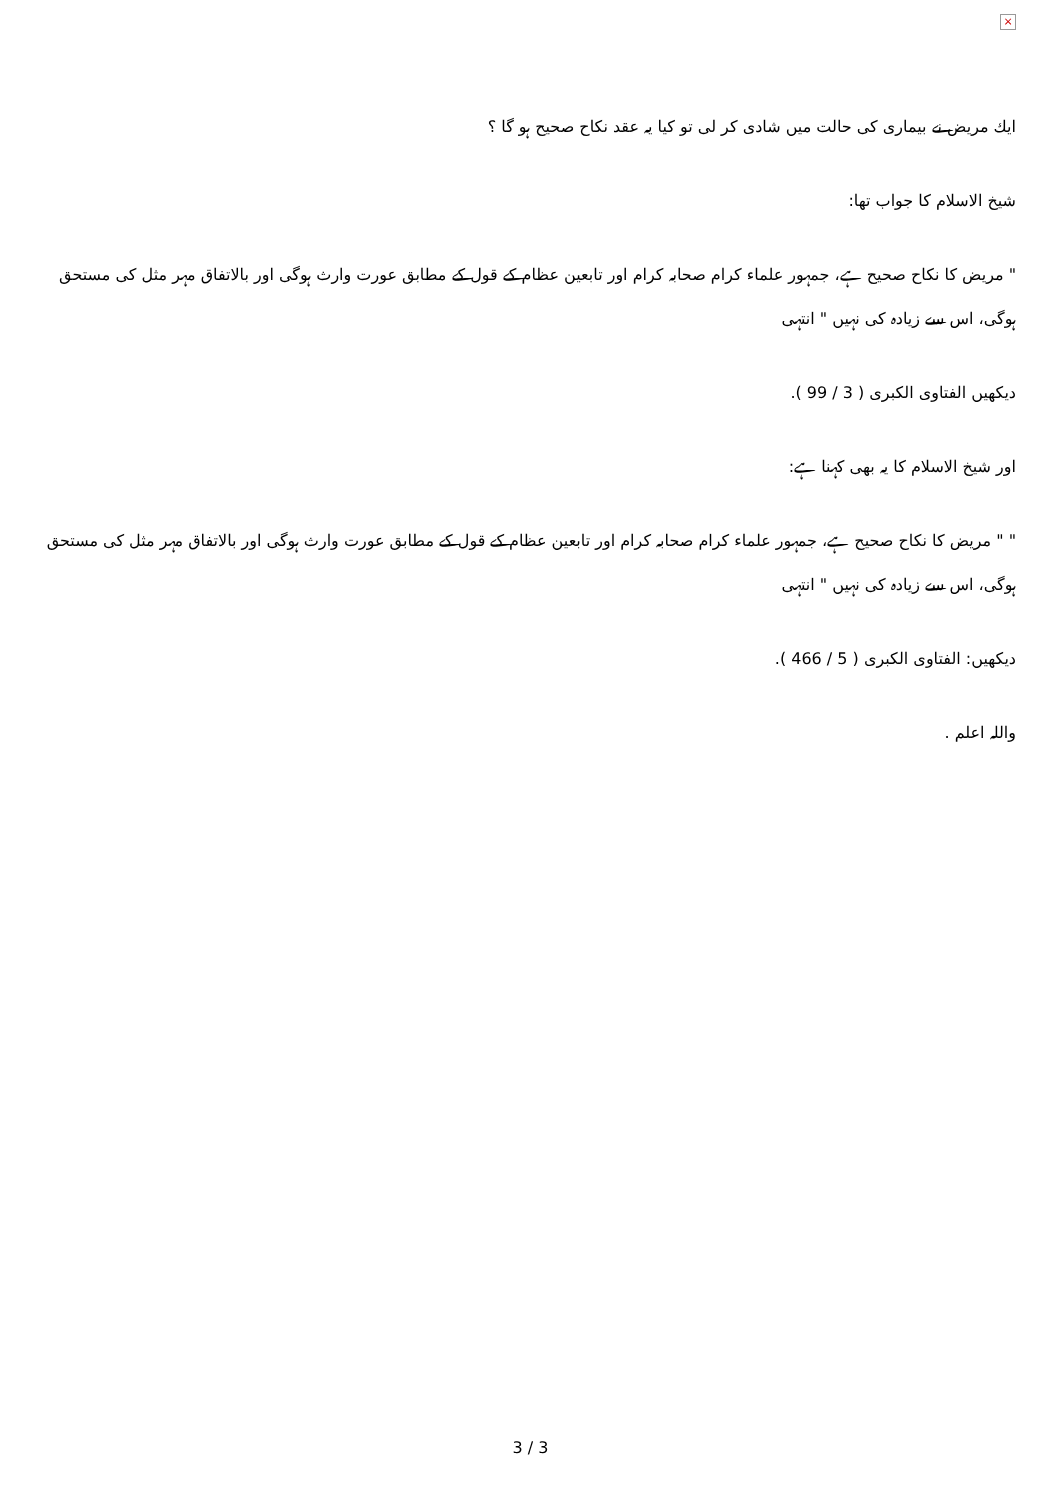×
ایك مریض نے بیماری كی حالت میں شادی كر لی تو كیا یہ عقد نكاح صحیح ہو گا ؟
شیخ الاسلام كا جواب تھا:
" مریض كا نكاح صحیح ہے، جمہور علماء كرام صحابہ كرام اور تابعین عظام كے قول كے مطابق عورت وارث ہوگی اور بالاتفاق مہر مثل كی مستحق ہوگی، اس سے زیادہ كی نہیں " انتہی
دیكھیں الفتاوی الكبری ( 3 / 99 ).
اور شیخ الاسلام كا یہ بھی كہنا ہے:
" " مریض كا نكاح صحیح ہے، جمہور علماء كرام صحابہ كرام اور تابعین عظام كے قول كے مطابق عورت وارث ہوگی اور بالاتفاق مہر مثل كی مستحق ہوگی، اس سے زیادہ كی نہیں " انتہی
دیكھیں: الفتاوی الكبری ( 5 / 466 ).
واللہ اعلم .
3 / 3